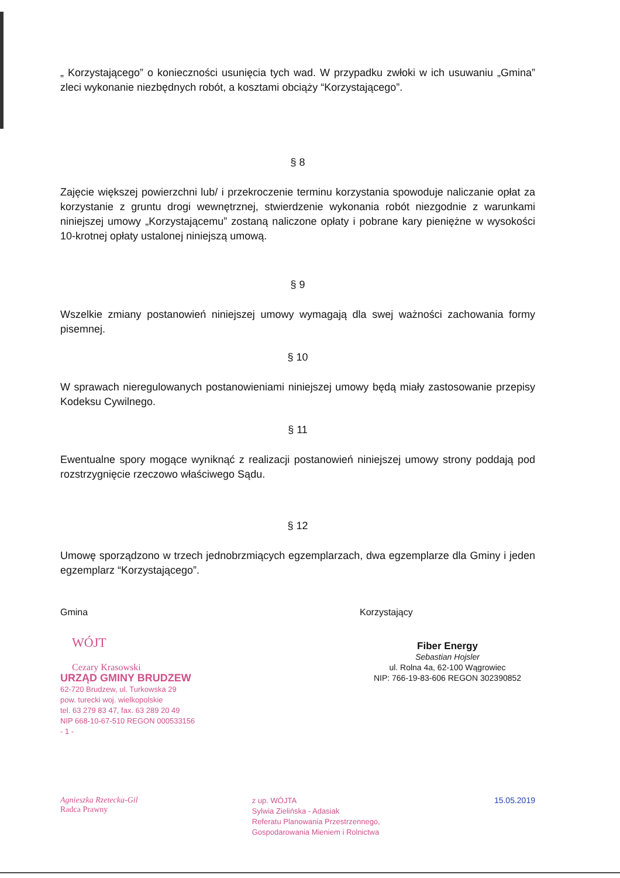„ Korzystającego” o konieczności usunięcia tych wad. W przypadku zwłoki w ich usuwaniu „Gmina” zleci wykonanie niezbędnych robót, a kosztami obciąży “Korzystającego”.
§ 8
Zajęcie większej powierzchni lub/ i przekroczenie terminu korzystania spowoduje naliczanie opłat za korzystanie z gruntu drogi wewnętrznej, stwierdzenie wykonania robót niezgodnie z warunkami niniejszej umowy „Korzystającemu” zostaną naliczone opłaty i pobrane kary pieniężne w wysokości 10-krotnej opłaty ustalonej niniejszą umową.
§ 9
Wszelkie zmiany postanowień niniejszej umowy wymagają dla swej ważności zachowania formy pisemnej.
§ 10
W sprawach nieregulowanych postanowieniami niniejszej umowy będą miały zastosowanie przepisy Kodeksu Cywilnego.
§ 11
Ewentualne spory mogące wyniknąć z realizacji postanowień niniejszej umowy strony poddają pod rozstrzygnięcie rzeczowo właściwego Sądu.
§ 12
Umowę sporządzono w trzech jednobrzmiących egzemplarzach, dwa egzemplarze dla Gminy i jeden egzemplarz “Korzystającego”.
Gmina
WÓJT
Cezary Krasowski
URZĄD GMINY BRUDZEW
62-720 Brudzew, ul. Turkowska 29
pow. turecki woj. wielkopolskie
tel. 63 279 83 47, fax. 63 289 20 49
NIP 668-10-67-510 REGON 000533156
- 1 -
Korzystający
Fiber Energy
Sebastian Hojsler
ul. Rolna 4a, 62-100 Wągrowiec
NIP: 766-19-83-606 REGON 302390852
Agnieszka Rzetecka-Gil
Radca Prawny
z up. WÓJTA
Sylwia Zielińska - Adasiak
Referatu Planowania Przestrzennego,
Gospodarowania Mieniem i Rolnictwa
15.05.2019